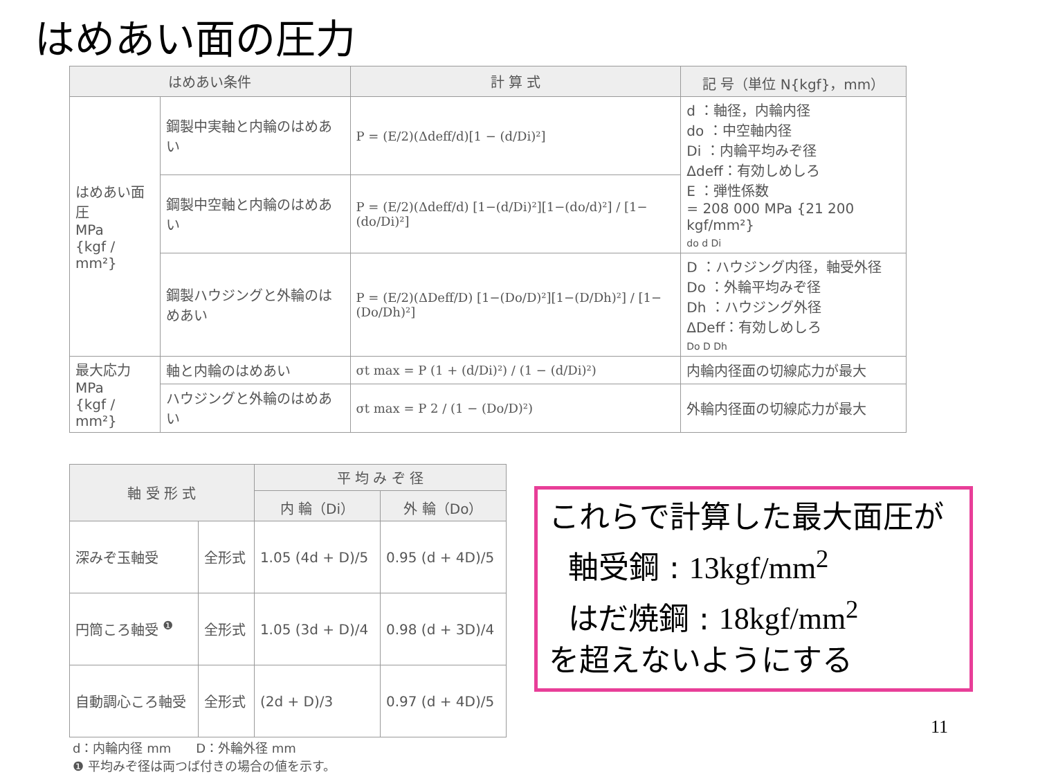はめあい面の圧力
| はめあい条件 | | 計 算 式 | 記 号（単位 N{kgf}，mm） |
| --- | --- | --- | --- |
| はめあい面圧 MPa {kgf / mm²} | 鋼製中実軸と内輪のはめあい | P = (E/2)(Δdeff/d)[1 − (d/Di)²] | d ：軸径，内輪内径 do ：中空軸内径 Di ：内輪平均みぞ径 Δdeff：有効しめしろ E ：弾性係数 = 208 000 MPa {21 200 kgf/mm²} do d Di |
| | 鋼製中空軸と内輪のはめあい | P = (E/2)(Δdeff/d) [1−(d/Di)²][1−(do/d)²] / [1−(do/Di)²] | |
| | 鋼製ハウジングと外輪のはめあい | P = (E/2)(ΔDeff/D) [1−(Do/D)²][1−(D/Dh)²] / [1−(Do/Dh)²] | D ：ハウジング内径，軸受外径 Do ：外輪平均みぞ径 Dh ：ハウジング外径 ΔDeff：有効しめしろ Do D Dh |
| 最大応力 MPa {kgf / mm²} | 軸と内輪のはめあい | σt max = P (1 + (d/Di)²) / (1 − (d/Di)²) | 内輪内径面の切線応力が最大 |
| | ハウジングと外輪のはめあい | σt max = P 2 / (1 − (Do/D)²) | 外輪内径面の切線応力が最大 |
| 軸 受 形 式 | | 平 均 み ぞ 径 | |
| --- | --- | --- | --- |
| | | 内 輪（Di） | 外 輪（Do） |
| 深みぞ玉軸受 | 全形式 | 1.05 (4d + D)/5 | 0.95 (d + 4D)/5 |
| 円筒ころ軸受 <sup>❶</sup> | 全形式 | 1.05 (3d + D)/4 | 0.98 (d + 3D)/4 |
| 自動調心ころ軸受 | 全形式 | (2d + D)/3 | 0.97 (d + 4D)/5 |
d：内輪内径 mm　　D：外輪外径 mm
❶ 平均みぞ径は両つば付きの場合の値を示す。
これらで計算した最大面圧が
軸受鋼 : 13kgf/mm<sup>2</sup>
はだ焼鋼 : 18kgf/mm<sup>2</sup>
を超えないようにする
11